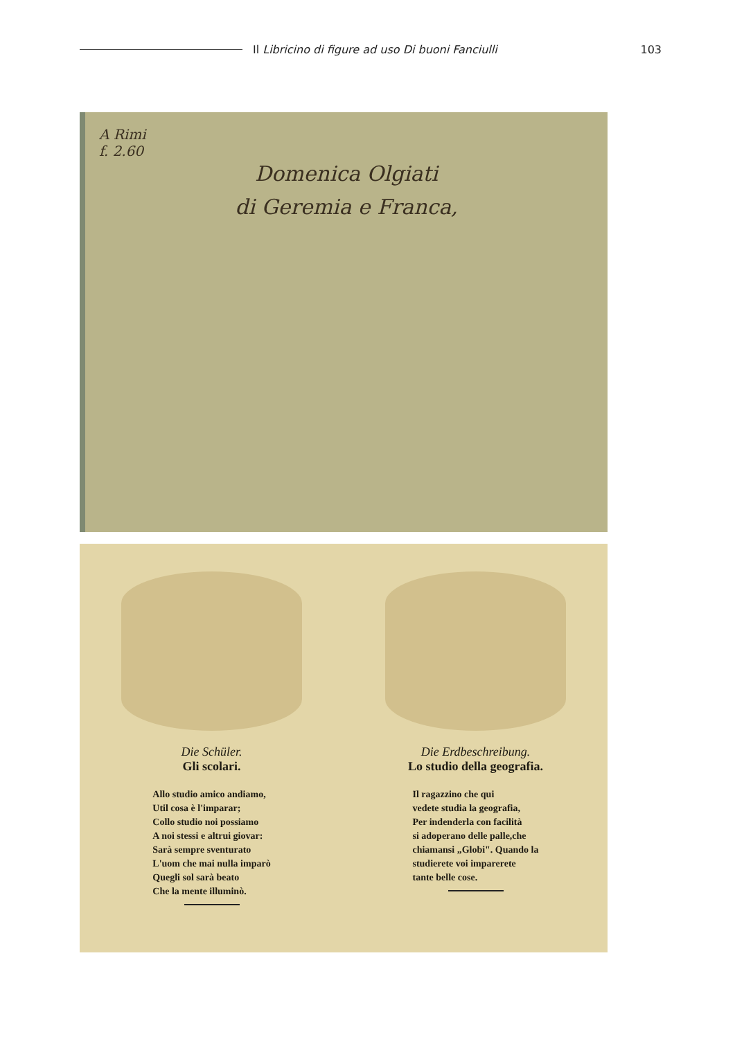Il Libricino di figure ad uso Di buoni Fanciulli
103
A Rimi
f. 2.60
Domenica Olgiati
di Geremia e Franca,
Die Schüler.
Gli scolari.
Allo studio amico andiamo,
Util cosa è l'imparar;
Collo studio noi possiamo
A noi stessi e altrui giovar:
Sarà sempre sventurato
L'uom che mai nulla imparò
Quegli sol sarà beato
Che la mente illuminò.
Die Erdbeschreibung.
Lo studio della geografia.
Il ragazzino che qui
vedete studia la geografia,
Per indenderla con facilità
si adoperano delle palle,che
chiamansi „Globi". Quando la
studierete voi imparerete
tante belle cose.